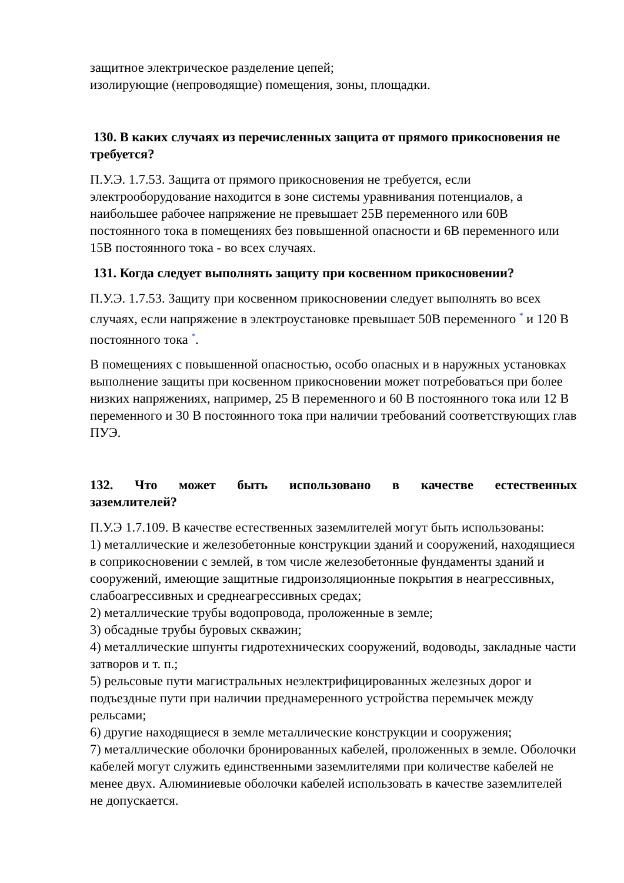защитное электрическое разделение цепей;
изолирующие (непроводящие) помещения, зоны, площадки.
130. В каких случаях из перечисленных защита от прямого прикосновения не требуется?
П.У.Э. 1.7.53. Защита от прямого прикосновения не требуется, если электрооборудование находится в зоне системы уравнивания потенциалов, а наибольшее рабочее напряжение не превышает 25В переменного или 60В постоянного тока в помещениях без повышенной опасности и 6В переменного или 15В постоянного тока - во всех случаях.
131. Когда следует выполнять защиту при косвенном прикосновении?
П.У.Э. 1.7.53. Защиту при косвенном прикосновении следует выполнять во всех случаях, если напряжение в электроустановке превышает 50В переменного <sup>*</sup> и 120 В постоянного тока <sup>*</sup>.
В помещениях с повышенной опасностью, особо опасных и в наружных установках выполнение защиты при косвенном прикосновении может потребоваться при более низких напряжениях, например, 25 В переменного и 60 В постоянного тока или 12 В переменного и 30 В постоянного тока при наличии требований соответствующих глав ПУЭ.
132. Что может быть использовано в качестве естественных
заземлителей?
П.У.Э 1.7.109. В качестве естественных заземлителей могут быть использованы:
1) металлические и железобетонные конструкции зданий и сооружений, находящиеся в соприкосновении с землей, в том числе железобетонные фундаменты зданий и сооружений, имеющие защитные гидроизоляционные покрытия в неагрессивных, слабоагрессивных и среднеагрессивных средах;
2) металлические трубы водопровода, проложенные в земле;
3) обсадные трубы буровых скважин;
4) металлические шпунты гидротехнических сооружений, водоводы, закладные части затворов и т. п.;
5) рельсовые пути магистральных неэлектрифицированных железных дорог и подъездные пути при наличии преднамеренного устройства перемычек между рельсами;
6) другие находящиеся в земле металлические конструкции и сооружения;
7) металлические оболочки бронированных кабелей, проложенных в земле. Оболочки кабелей могут служить единственными заземлителями при количестве кабелей не менее двух. Алюминиевые оболочки кабелей использовать в качестве заземлителей не допускается.